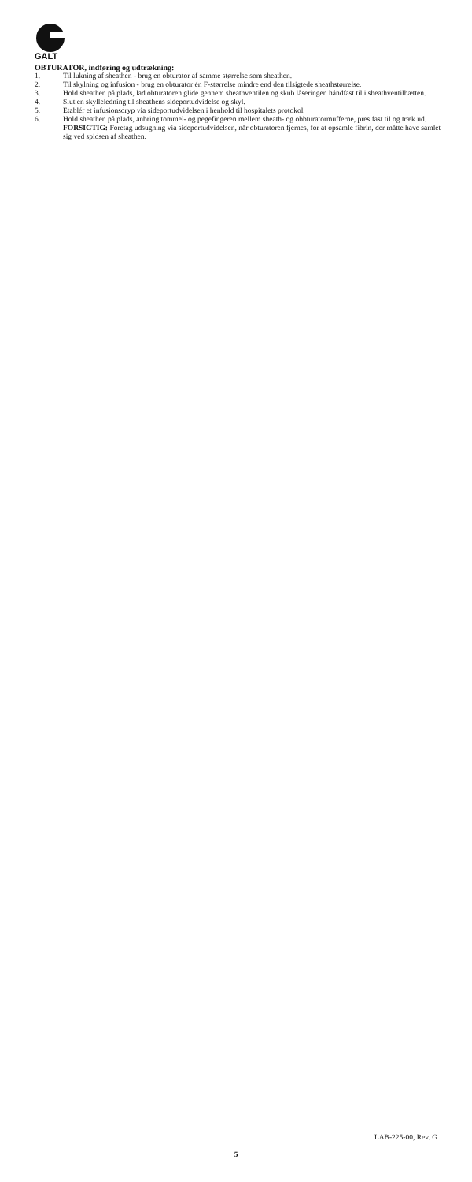GALT
OBTURATOR, indføring og udtrækning:
1. Til lukning af sheathen - brug en obturator af samme størrelse som sheathen.
2. Til skylning og infusion - brug en obturator én F-størrelse mindre end den tilsigtede sheathstørrelse.
3. Hold sheathen på plads, lad obturatoren glide gennem sheathventilen og skub låseringen håndfast til i sheathventilhætten.
4. Slut en skylleledning til sheathens sideportudvidelse og skyl.
5. Etablér et infusionsdryp via sideportudvidelsen i henhold til hospitalets protokol.
6. Hold sheathen på plads, anbring tommel- og pegefingeren mellem sheath- og obbturatormufferne, pres fast til og træk ud.
FORSIGTIG: Foretag udsugning via sideportudvidelsen, når obturatoren fjernes, for at opsamle fibrin, der måtte have samlet sig ved spidsen af sheathen.
LAB-225-00, Rev. G
5